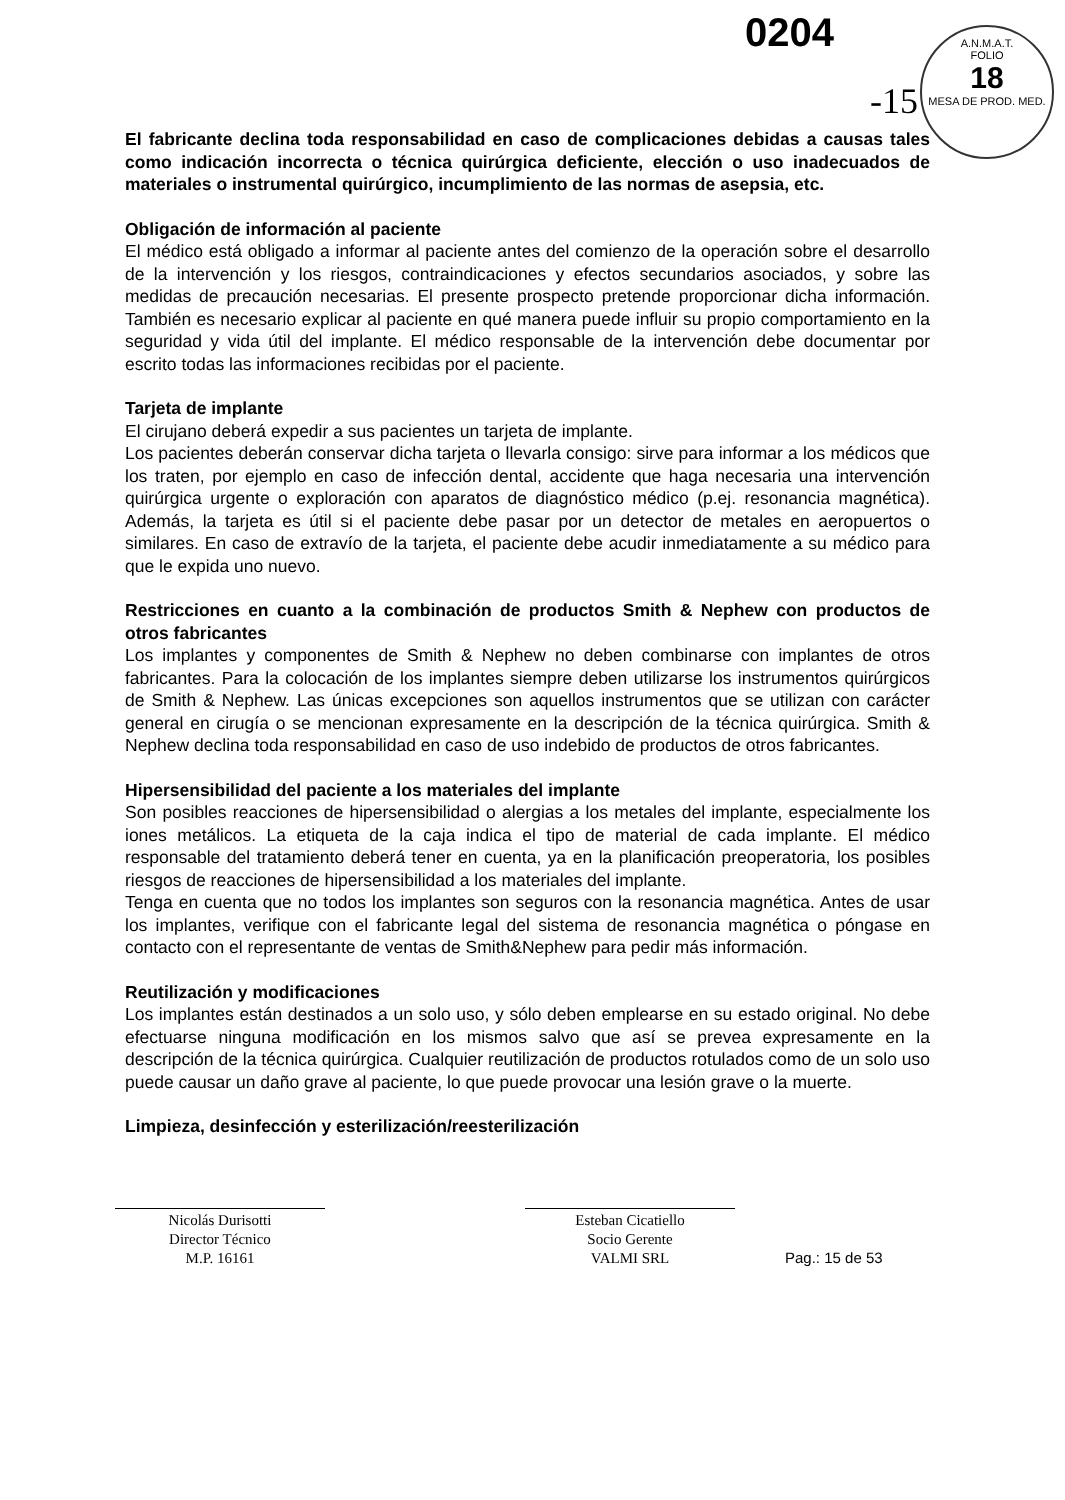0204
-15
A.N.M.A.T.
FOLIO
18
MESA DE PROD. MED.
El fabricante declina toda responsabilidad en caso de complicaciones debidas a causas tales como indicación incorrecta o técnica quirúrgica deficiente, elección o uso inadecuados de materiales o instrumental quirúrgico, incumplimiento de las normas de asepsia, etc.
Obligación de información al paciente
El médico está obligado a informar al paciente antes del comienzo de la operación sobre el desarrollo de la intervención y los riesgos, contraindicaciones y efectos secundarios asociados, y sobre las medidas de precaución necesarias. El presente prospecto pretende proporcionar dicha información. También es necesario explicar al paciente en qué manera puede influir su propio comportamiento en la seguridad y vida útil del implante. El médico responsable de la intervención debe documentar por escrito todas las informaciones recibidas por el paciente.
Tarjeta de implante
El cirujano deberá expedir a sus pacientes un tarjeta de implante.
Los pacientes deberán conservar dicha tarjeta o llevarla consigo: sirve para informar a los médicos que los traten, por ejemplo en caso de infección dental, accidente que haga necesaria una intervención quirúrgica urgente o exploración con aparatos de diagnóstico médico (p.ej. resonancia magnética). Además, la tarjeta es útil si el paciente debe pasar por un detector de metales en aeropuertos o similares. En caso de extravío de la tarjeta, el paciente debe acudir inmediatamente a su médico para que le expida uno nuevo.
Restricciones en cuanto a la combinación de productos Smith & Nephew con productos de otros fabricantes
Los implantes y componentes de Smith & Nephew no deben combinarse con implantes de otros fabricantes. Para la colocación de los implantes siempre deben utilizarse los instrumentos quirúrgicos de Smith & Nephew. Las únicas excepciones son aquellos instrumentos que se utilizan con carácter general en cirugía o se mencionan expresamente en la descripción de la técnica quirúrgica. Smith & Nephew declina toda responsabilidad en caso de uso indebido de productos de otros fabricantes.
Hipersensibilidad del paciente a los materiales del implante
Son posibles reacciones de hipersensibilidad o alergias a los metales del implante, especialmente los iones metálicos. La etiqueta de la caja indica el tipo de material de cada implante. El médico responsable del tratamiento deberá tener en cuenta, ya en la planificación preoperatoria, los posibles riesgos de reacciones de hipersensibilidad a los materiales del implante.
Tenga en cuenta que no todos los implantes son seguros con la resonancia magnética. Antes de usar los implantes, verifique con el fabricante legal del sistema de resonancia magnética o póngase en contacto con el representante de ventas de Smith&Nephew para pedir más información.
Reutilización y modificaciones
Los implantes están destinados a un solo uso, y sólo deben emplearse en su estado original. No debe efectuarse ninguna modificación en los mismos salvo que así se prevea expresamente en la descripción de la técnica quirúrgica. Cualquier reutilización de productos rotulados como de un solo uso puede causar un daño grave al paciente, lo que puede provocar una lesión grave o la muerte.
Limpieza, desinfección y esterilización/reesterilización
Nicolás Durisotti
Director Técnico
M.P. 16161
Esteban Cicatiello
Socio Gerente
VALMI SRL
Pag.: 15 de 53